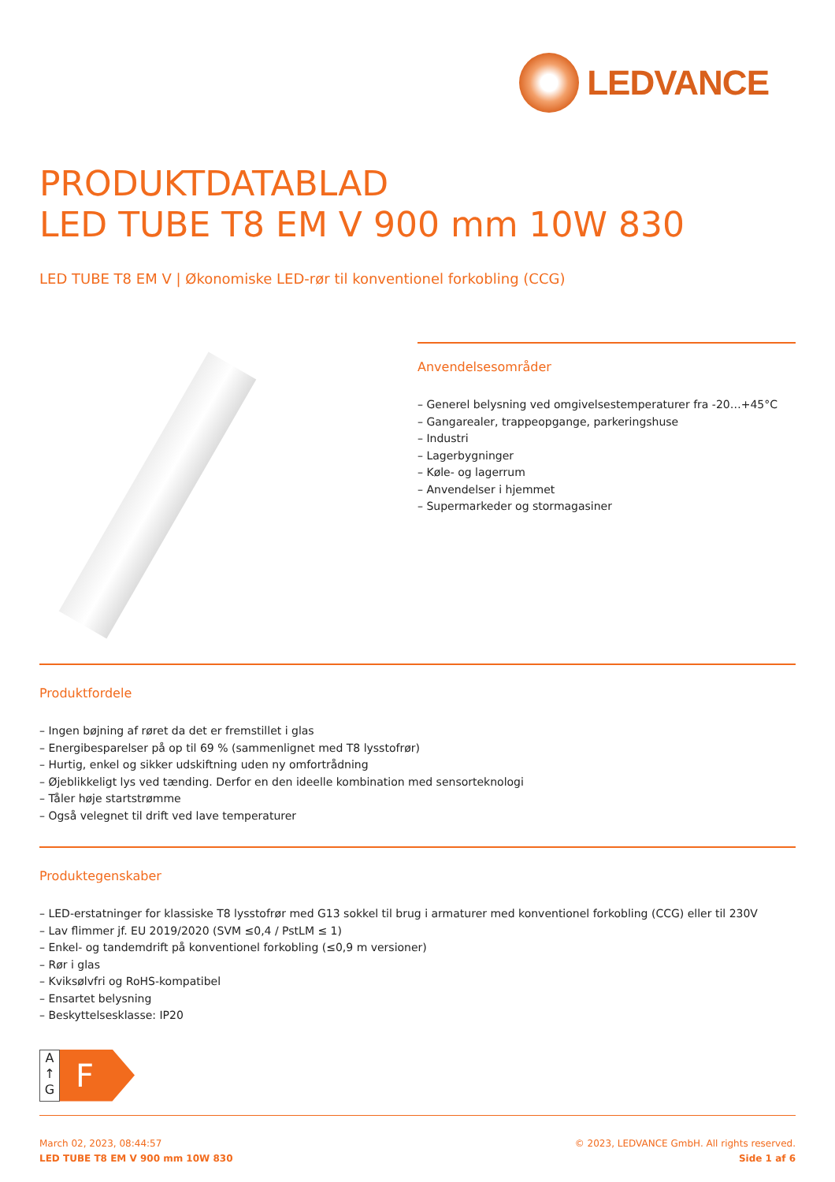LEDVANCE
PRODUKTDATABLAD
LED TUBE T8 EM V 900 mm 10W 830
LED TUBE T8 EM V | Økonomiske LED-rør til konventionel forkobling (CCG)
Anvendelsesområder
– Generel belysning ved omgivelsestemperaturer fra -20…+45°C
– Gangarealer, trappeopgange, parkeringshuse
– Industri
– Lagerbygninger
– Køle- og lagerrum
– Anvendelser i hjemmet
– Supermarkeder og stormagasiner
Produktfordele
– Ingen bøjning af røret da det er fremstillet i glas
– Energibesparelser på op til 69 % (sammenlignet med T8 lysstofrør)
– Hurtig, enkel og sikker udskiftning uden ny omfortrådning
– Øjeblikkeligt lys ved tænding. Derfor en den ideelle kombination med sensorteknologi
– Tåler høje startstrømme
– Også velegnet til drift ved lave temperaturer
Produktegenskaber
– LED-erstatninger for klassiske T8 lysstofrør med G13 sokkel til brug i armaturer med konventionel forkobling (CCG) eller til 230V
– Lav flimmer jf. EU 2019/2020 (SVM ≤0,4 / PstLM ≤ 1)
– Enkel- og tandemdrift på konventionel forkobling (≤0,9 m versioner)
– Rør i glas
– Kviksølvfri og RoHS-kompatibel
– Ensartet belysning
– Beskyttelsesklasse: IP20
A
↑
G
F
March 02, 2023, 08:44:57
LED TUBE T8 EM V 900 mm 10W 830
© 2023, LEDVANCE GmbH. All rights reserved.
Side 1 af 6